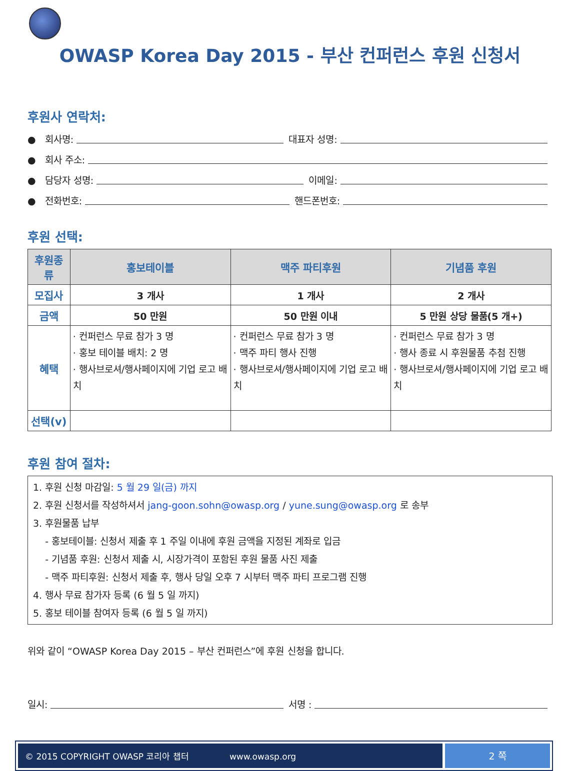OWASP Korea Day 2015 - 부산 컨퍼런스 후원 신청서
후원사 연락처:
● 회사명: 대표자 성명:
● 회사 주소:
● 담당자 성명: 이메일:
● 전화번호: 핸드폰번호:
후원 선택:
| 후원종류 | 홍보테이블 | 맥주 파티후원 | 기념품 후원 |
| --- | --- | --- | --- |
| 모집사 | 3 개사 | 1 개사 | 2 개사 |
| 금액 | 50 만원 | 50 만원 이내 | 5 만원 상당 물품(5 개+) |
| 혜택 | · 컨퍼런스 무료 참가 3 명 · 홍보 테이블 배치: 2 명 · 행사브로셔/행사페이지에 기업 로고 배치 | · 컨퍼런스 무료 참가 3 명 · 맥주 파티 행사 진행 · 행사브로셔/행사페이지에 기업 로고 배치 | · 컨퍼런스 무료 참가 3 명 · 행사 종료 시 후원물품 추첨 진행 · 행사브로셔/행사페이지에 기업 로고 배치 |
| 선택(v) | | | |
후원 참여 절차:
1. 후원 신청 마감일: 5 월 29 일(금) 까지
2. 후원 신청서를 작성하셔서 jang-goon.sohn@owasp.org / yune.sung@owasp.org 로 송부
3. 후원물품 납부
- 홍보테이블: 신청서 제출 후 1 주일 이내에 후원 금액을 지정된 계좌로 입금
- 기념품 후원: 신청서 제출 시, 시장가격이 포함된 후원 물품 사진 제출
- 맥주 파티후원: 신청서 제출 후, 행사 당일 오후 7 시부터 맥주 파티 프로그램 진행
4. 행사 무료 참가자 등록 (6 월 5 일 까지)
5. 홍보 테이블 참여자 등록 (6 월 5 일 까지)
위와 같이 “OWASP Korea Day 2015 – 부산 컨퍼런스”에 후원 신청을 합니다.
일시: 서명 :
© 2015 COPYRIGHT OWASP 코리아 챕터 www.owasp.org
2 쪽